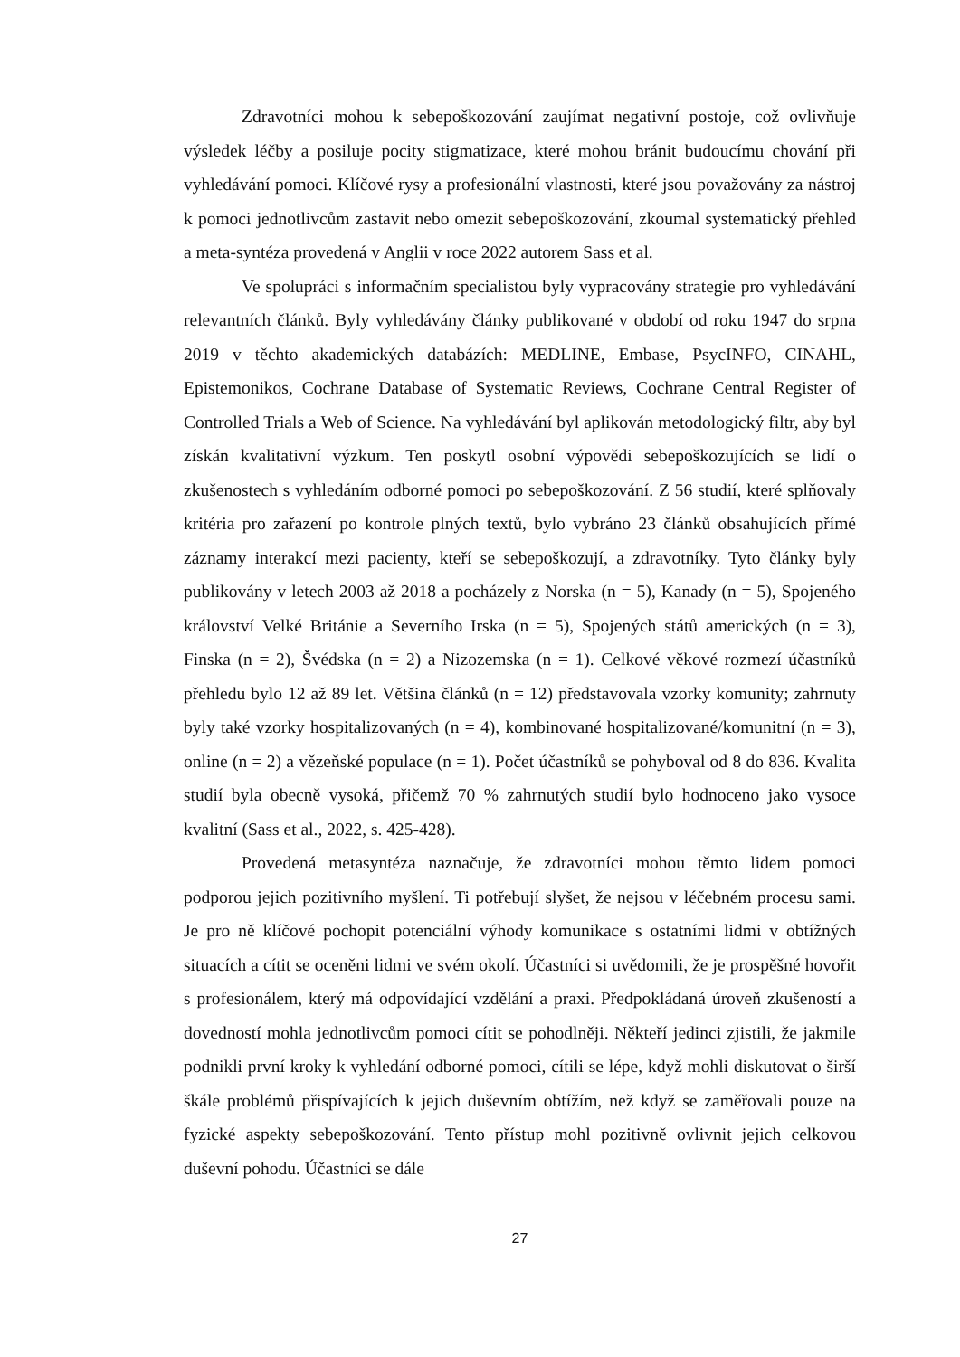Zdravotníci mohou k sebepoškozování zaujímat negativní postoje, což ovlivňuje výsledek léčby a posiluje pocity stigmatizace, které mohou bránit budoucímu chování při vyhledávání pomoci. Klíčové rysy a profesionální vlastnosti, které jsou považovány za nástroj k pomoci jednotlivcům zastavit nebo omezit sebepoškozování, zkoumal systematický přehled a meta-syntéza provedená v Anglii v roce 2022 autorem Sass et al.
Ve spolupráci s informačním specialistou byly vypracovány strategie pro vyhledávání relevantních článků. Byly vyhledávány články publikované v období od roku 1947 do srpna 2019 v těchto akademických databázích: MEDLINE, Embase, PsycINFO, CINAHL, Epistemonikos, Cochrane Database of Systematic Reviews, Cochrane Central Register of Controlled Trials a Web of Science. Na vyhledávání byl aplikován metodologický filtr, aby byl získán kvalitativní výzkum. Ten poskytl osobní výpovědi sebepoškozujících se lidí o zkušenostech s vyhledáním odborné pomoci po sebepoškozování. Z 56 studií, které splňovaly kritéria pro zařazení po kontrole plných textů, bylo vybráno 23 článků obsahujících přímé záznamy interakcí mezi pacienty, kteří se sebepoškozují, a zdravotníky. Tyto články byly publikovány v letech 2003 až 2018 a pocházely z Norska (n = 5), Kanady (n = 5), Spojeného království Velké Británie a Severního Irska (n = 5), Spojených států amerických (n = 3), Finska (n = 2), Švédska (n = 2) a Nizozemska (n = 1). Celkové věkové rozmezí účastníků přehledu bylo 12 až 89 let. Většina článků (n = 12) představovala vzorky komunity; zahrnuty byly také vzorky hospitalizovaných (n = 4), kombinované hospitalizované/komunitní (n = 3), online (n = 2) a vězeňské populace (n = 1). Počet účastníků se pohyboval od 8 do 836. Kvalita studií byla obecně vysoká, přičemž 70 % zahrnutých studií bylo hodnoceno jako vysoce kvalitní (Sass et al., 2022, s. 425-428).
Provedená metasyntéza naznačuje, že zdravotníci mohou těmto lidem pomoci podporou jejich pozitivního myšlení. Ti potřebují slyšet, že nejsou v léčebném procesu sami. Je pro ně klíčové pochopit potenciální výhody komunikace s ostatními lidmi v obtížných situacích a cítit se oceněni lidmi ve svém okolí. Účastníci si uvědomili, že je prospěšné hovořit s profesionálem, který má odpovídající vzdělání a praxi. Předpokládaná úroveň zkušeností a dovedností mohla jednotlivcům pomoci cítit se pohodlněji. Někteří jedinci zjistili, že jakmile podnikli první kroky k vyhledání odborné pomoci, cítili se lépe, když mohli diskutovat o širší škále problémů přispívajících k jejich duševním obtížím, než když se zaměřovali pouze na fyzické aspekty sebepoškozování. Tento přístup mohl pozitivně ovlivnit jejich celkovou duševní pohodu. Účastníci se dále
27